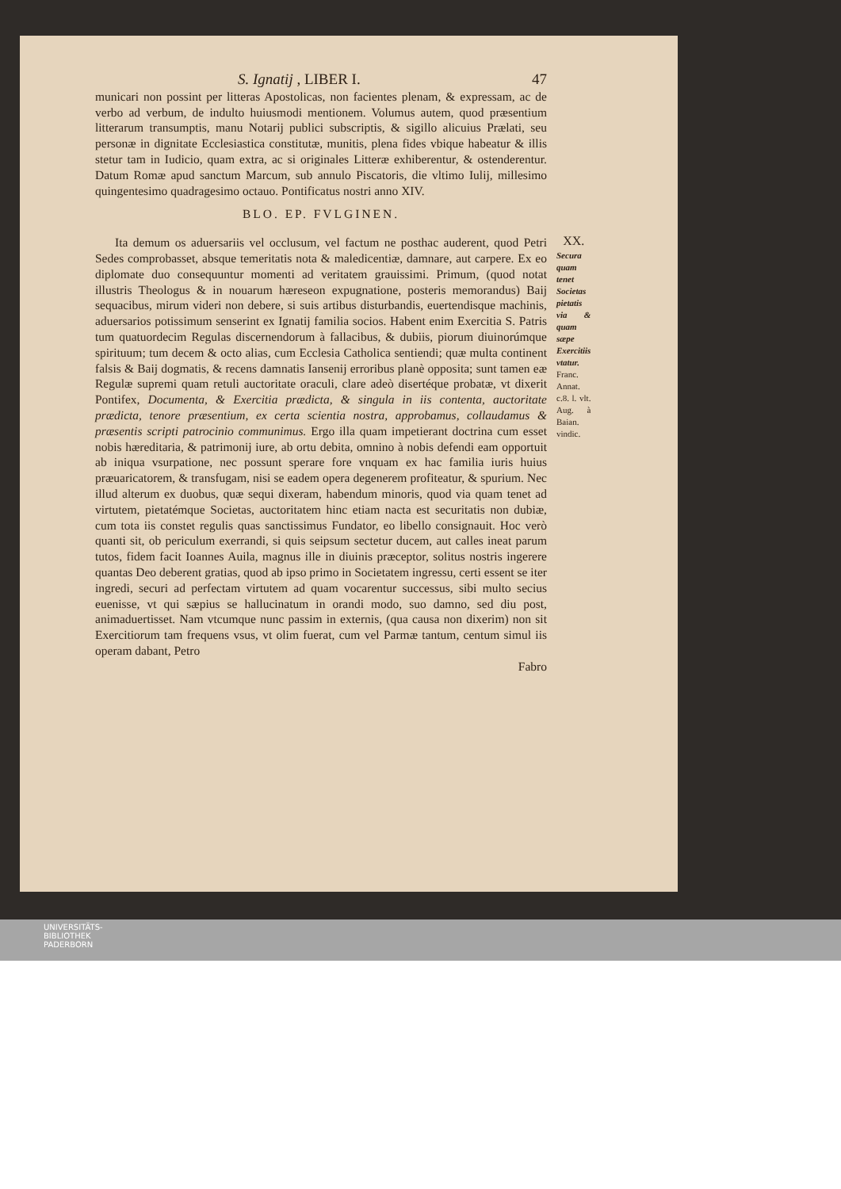S. Ignatij , LIBER I. 47
municari non possint per litteras Apostolicas, non facientes plenam, & expressam, ac de verbo ad verbum, de indulto huiusmodi mentionem. Volumus autem, quod præsentium litterarum transumptis, manu Notarij publici subscriptis, & sigillo alicuius Prælati, seu personæ in dignitate Ecclesiastica constitutæ, munitis, plena fides vbique habeatur & illis stetur tam in Iudicio, quam extra, ac si originales Litteræ exhiberentur, & ostenderentur. Datum Romæ apud sanctum Marcum, sub annulo Piscatoris, die vltimo Iulij, millesimo quingentesimo quadragesimo octauo. Pontificatus nostri anno XIV.
BLO. EP. FVLGINEN.
Ita demum os aduersariis vel occlusum, vel factum ne posthac auderent, quod Petri Sedes comprobasset, absque temeritatis nota & maledicentiæ, damnare, aut carpere. Ex eo diplomate duo consequuntur momenti ad veritatem grauissimi. Primum, (quod notat illustris Theologus & in nouarum hæreseon expugnatione, posteris memorandus) Baij sequacibus, mirum videri non debere, si suis artibus disturbandis, euertendisque machinis, aduersarios potissimum senserint ex Ignatij familia socios. Habent enim Exercitia S. Patris tum quatuordecim Regulas discernendorum à fallacibus, & dubiis, piorum diuinorúmque spirituum; tum decem & octo alias, cum Ecclesia Catholica sentiendi; quæ multa continent falsis & Baij dogmatis, & recens damnatis Iansenij erroribus planè opposita; sunt tamen eæ Regulæ supremi quam retuli auctoritate oraculi, clare adeò disertéque probatæ, vt dixerit Pontifex, Documenta, & Exercitia prædicta, & singula in iis contenta, auctoritate prædicta, tenore præsentium, ex certa scientia nostra, approbamus, collaudamus & præsentis scripti patrocinio communimus. Ergo illa quam impetierant doctrina cum esset nobis hæreditaria, & patrimonij iure, ab ortu debita, omnino à nobis defendi eam opportuit ab iniqua vsurpatione, nec possunt sperare fore vnquam ex hac familia iuris huius præuaricatorem, & transfugam, nisi se eadem opera degenerem profiteatur, & spurium. Nec illud alterum ex duobus, quæ sequi dixeram, habendum minoris, quod via quam tenet ad virtutem, pietatémque Societas, auctoritatem hinc etiam nacta est securitatis non dubiæ, cum tota iis constet regulis quas sanctissimus Fundator, eo libello consignauit. Hoc verò quanti sit, ob periculum exerrandi, si quis seipsum sectetur ducem, aut calles ineat parum tutos, fidem facit Ioannes Auila, magnus ille in diuinis præceptor, solitus nostris ingerere quantas Deo deberent gratias, quod ab ipso primo in Societatem ingressu, certi essent se iter ingredi, securi ad perfectam virtutem ad quam vocarentur successus, sibi multo secius euenisse, vt qui sæpius se hallucinatum in orandi modo, suo damno, sed diu post, animaduertisset. Nam vtcumque nunc passim in externis, (qua causa non dixerim) non sit Exercitiorum tam frequens vsus, vt olim fuerat, cum vel Parmæ tantum, centum simul iis operam dabant, Petro
Fabro
XX.
Secura quam tenet Societas pietatis via & quam sæpe Exercitiis vtatur.
Franc. Annat. c.8. l. vlt. Aug. à Baian. vindic.
UNIVERSITÄTS-
BIBLIOTHEK
PADERBORN